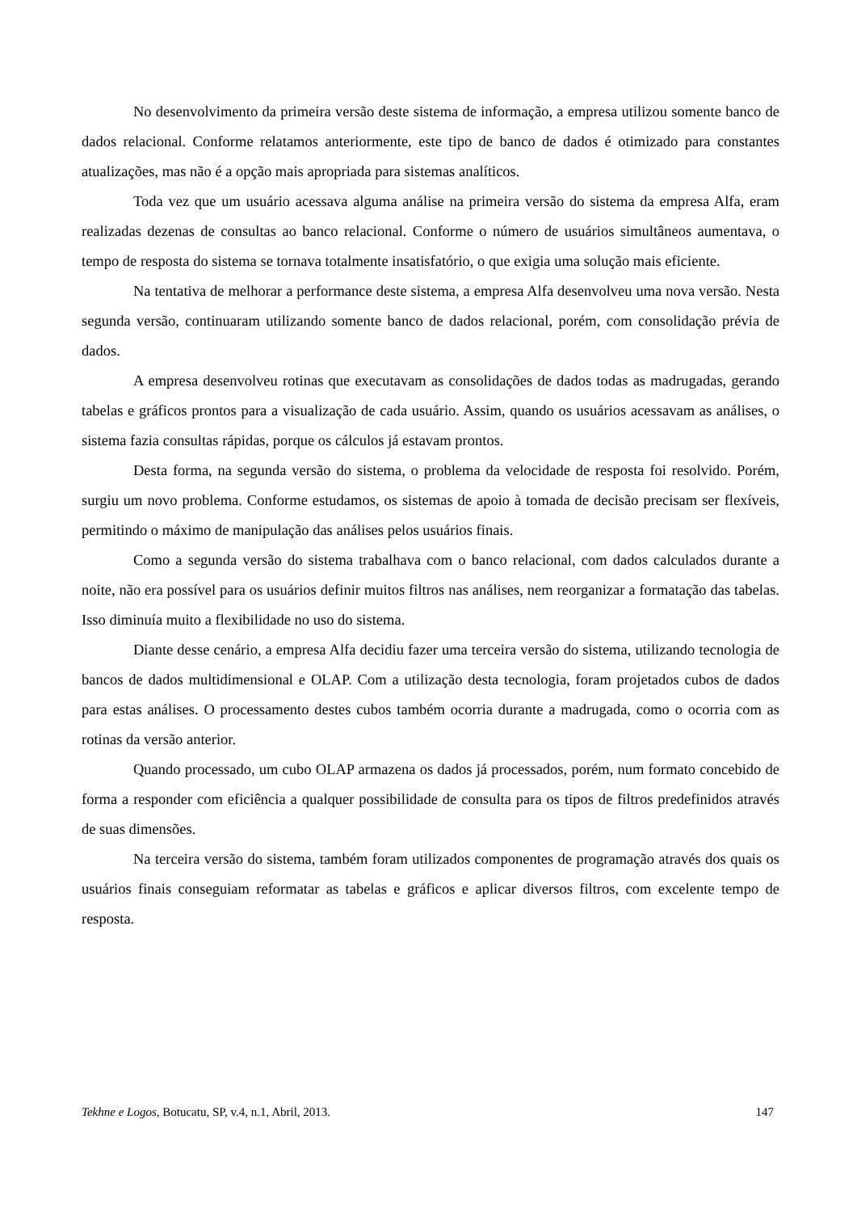No desenvolvimento da primeira versão deste sistema de informação, a empresa utilizou somente banco de dados relacional. Conforme relatamos anteriormente, este tipo de banco de dados é otimizado para constantes atualizações, mas não é a opção mais apropriada para sistemas analíticos.
Toda vez que um usuário acessava alguma análise na primeira versão do sistema da empresa Alfa, eram realizadas dezenas de consultas ao banco relacional. Conforme o número de usuários simultâneos aumentava, o tempo de resposta do sistema se tornava totalmente insatisfatório, o que exigia uma solução mais eficiente.
Na tentativa de melhorar a performance deste sistema, a empresa Alfa desenvolveu uma nova versão. Nesta segunda versão, continuaram utilizando somente banco de dados relacional, porém, com consolidação prévia de dados.
A empresa desenvolveu rotinas que executavam as consolidações de dados todas as madrugadas, gerando tabelas e gráficos prontos para a visualização de cada usuário. Assim, quando os usuários acessavam as análises, o sistema fazia consultas rápidas, porque os cálculos já estavam prontos.
Desta forma, na segunda versão do sistema, o problema da velocidade de resposta foi resolvido. Porém, surgiu um novo problema. Conforme estudamos, os sistemas de apoio à tomada de decisão precisam ser flexíveis, permitindo o máximo de manipulação das análises pelos usuários finais.
Como a segunda versão do sistema trabalhava com o banco relacional, com dados calculados durante a noite, não era possível para os usuários definir muitos filtros nas análises, nem reorganizar a formatação das tabelas. Isso diminuía muito a flexibilidade no uso do sistema.
Diante desse cenário, a empresa Alfa decidiu fazer uma terceira versão do sistema, utilizando tecnologia de bancos de dados multidimensional e OLAP. Com a utilização desta tecnologia, foram projetados cubos de dados para estas análises. O processamento destes cubos também ocorria durante a madrugada, como o ocorria com as rotinas da versão anterior.
Quando processado, um cubo OLAP armazena os dados já processados, porém, num formato concebido de forma a responder com eficiência a qualquer possibilidade de consulta para os tipos de filtros predefinidos através de suas dimensões.
Na terceira versão do sistema, também foram utilizados componentes de programação através dos quais os usuários finais conseguiam reformatar as tabelas e gráficos e aplicar diversos filtros, com excelente tempo de resposta.
Tekhne e Logos, Botucatu, SP, v.4, n.1, Abril, 2013. 147